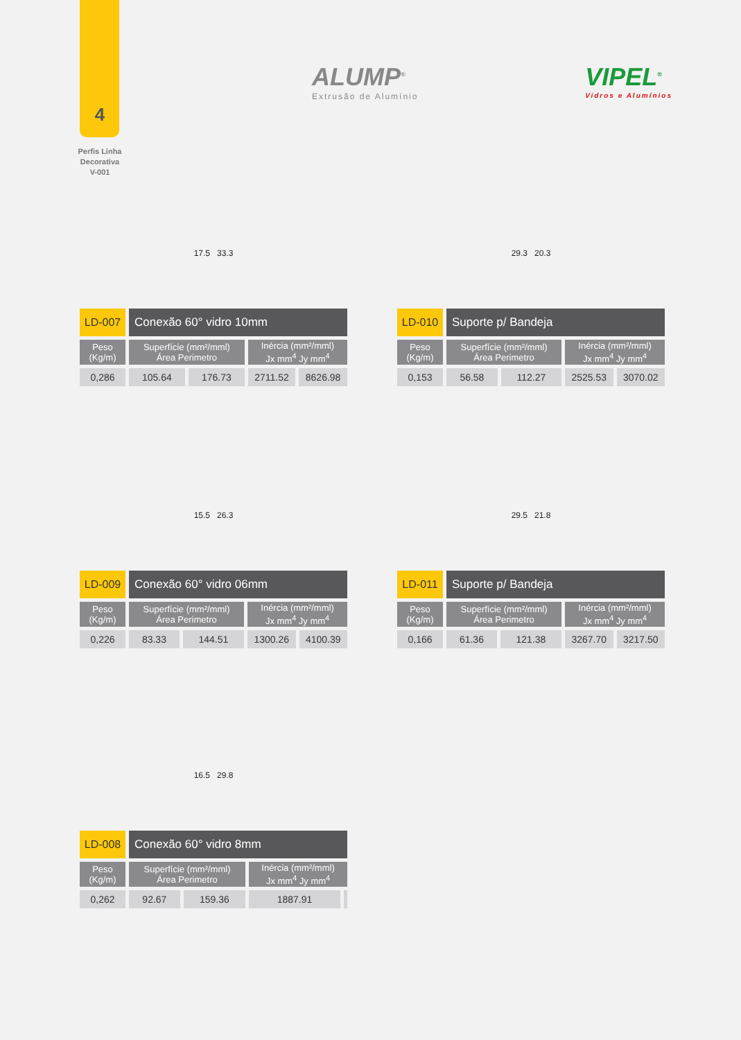4
Perfis Linha
Decorativa
V-001
ALUMP<sup>®</sup>
Extrusão de Alumínio
VIPEL<sup>®</sup>
Vidros e Alumínios
17.5 33.3
| LD-007 | Conexão 60° vidro 10mm | | | |
| Peso (Kg/m) | Superfície (mm²/mml) Área Perimetro | | Inércia (mm²/mml) Jx mm<sup>4</sup> Jy mm<sup>4</sup> | |
| 0,286 | 105.64 | 176.73 | 2711.52 | 8626.98 |
29.3 20.3
| LD-010 | Suporte p/ Bandeja | | | |
| Peso (Kg/m) | Superfície (mm²/mml) Área Perimetro | | Inércia (mm²/mml) Jx mm<sup>4</sup> Jy mm<sup>4</sup> | |
| 0,153 | 56.58 | 112.27 | 2525.53 | 3070.02 |
15.5 26.3
| LD-009 | Conexão 60° vidro 06mm | | | |
| Peso (Kg/m) | Superfície (mm²/mml) Área Perimetro | | Inércia (mm²/mml) Jx mm<sup>4</sup> Jy mm<sup>4</sup> | |
| 0,226 | 83.33 | 144.51 | 1300.26 | 4100.39 |
29.5 21.8
| LD-011 | Suporte p/ Bandeja | | | |
| Peso (Kg/m) | Superfície (mm²/mml) Área Perimetro | | Inércia (mm²/mml) Jx mm<sup>4</sup> Jy mm<sup>4</sup> | |
| 0,166 | 61.36 | 121.38 | 3267.70 | 3217.50 |
16.5 29.8
| LD-008 | Conexão 60° vidro 8mm | | | |
| Peso (Kg/m) | Superfície (mm²/mml) Área Perimetro | | Inércia (mm²/mml) Jx mm<sup>4</sup> Jy mm<sup>4</sup> | |
| 0,262 | 92.67 | 159.36 | 1887.91 | |